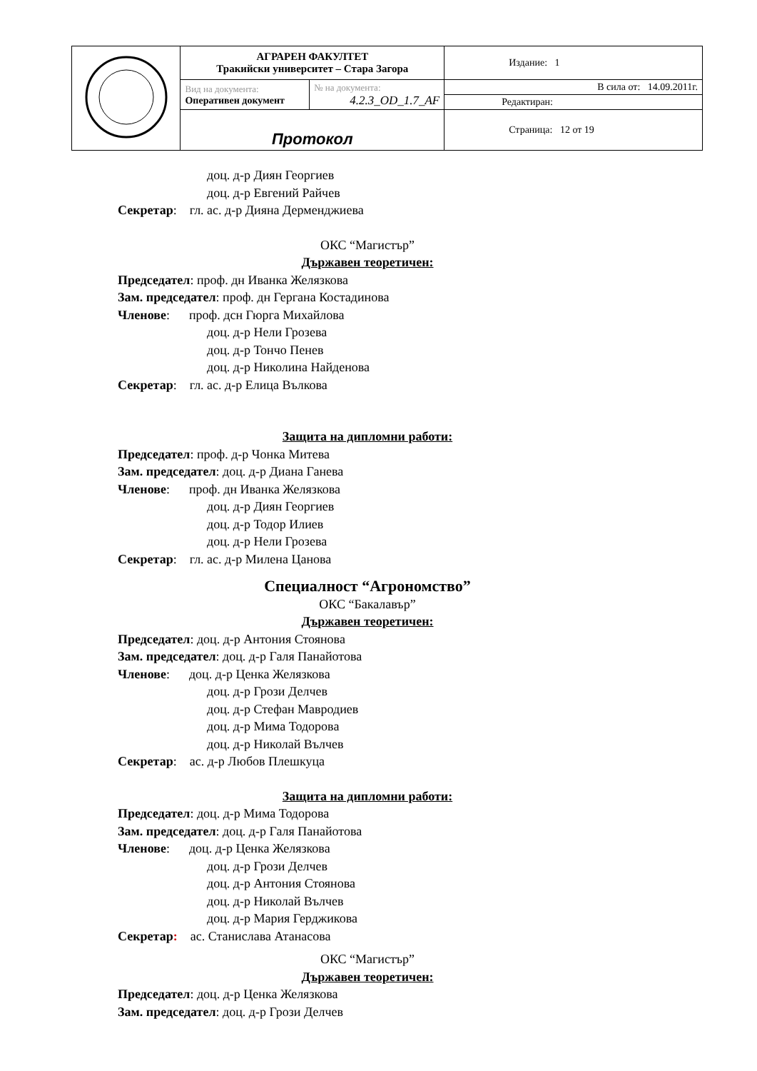| | АГРАРЕН ФАКУЛТЕТ Тракийски университет – Стара Загора | | Издание: 1 |
| | Вид на документа: Оперативен документ | № на документа: 4.2.3_OD_1.7_AF | В сила от: 14.09.2011г. |
| | | | Редактиран: |
| | Протокол | | Страница: 12 от 19 |
доц. д-р Диян Георгиев
доц. д-р Евгений Райчев
Секретар: гл. ас. д-р Дияна Дерменджиева
ОКС “Магистър”
Държавен теоретичен:
Председател: проф. дн Иванка Желязкова
Зам. председател: проф. дн Гергана Костадинова
Членове: проф. дсн Гюрга Михайлова
доц. д-р Нели Грозева
доц. д-р Тончо Пенев
доц. д-р Николина Найденова
Секретар: гл. ас. д-р Елица Вълкова
Защита на дипломни работи:
Председател: проф. д-р Чонка Митева
Зам. председател: доц. д-р Диана Ганева
Членове: проф. дн Иванка Желязкова
доц. д-р Диян Георгиев
доц. д-р Тодор Илиев
доц. д-р Нели Грозева
Секретар: гл. ас. д-р Милена Цанова
Специалност “Агрономство”
ОКС “Бакалавър”
Държавен теоретичен:
Председател: доц. д-р Антония Стоянова
Зам. председател: доц. д-р Галя Панайотова
Членове: доц. д-р Ценка Желязкова
доц. д-р Грози Делчев
доц. д-р Стефан Мавродиев
доц. д-р Мима Тодорова
доц. д-р Николай Вълчев
Секретар: ас. д-р Любов Плешкуца
Защита на дипломни работи:
Председател: доц. д-р Мима Тодорова
Зам. председател: доц. д-р Галя Панайотова
Членове: доц. д-р Ценка Желязкова
доц. д-р Грози Делчев
доц. д-р Антония Стоянова
доц. д-р Николай Вълчев
доц. д-р Мария Герджикова
Секретар: ас. Станислава Атанасова
ОКС “Магистър”
Държавен теоретичен:
Председател: доц. д-р Ценка Желязкова
Зам. председател: доц. д-р Грози Делчев